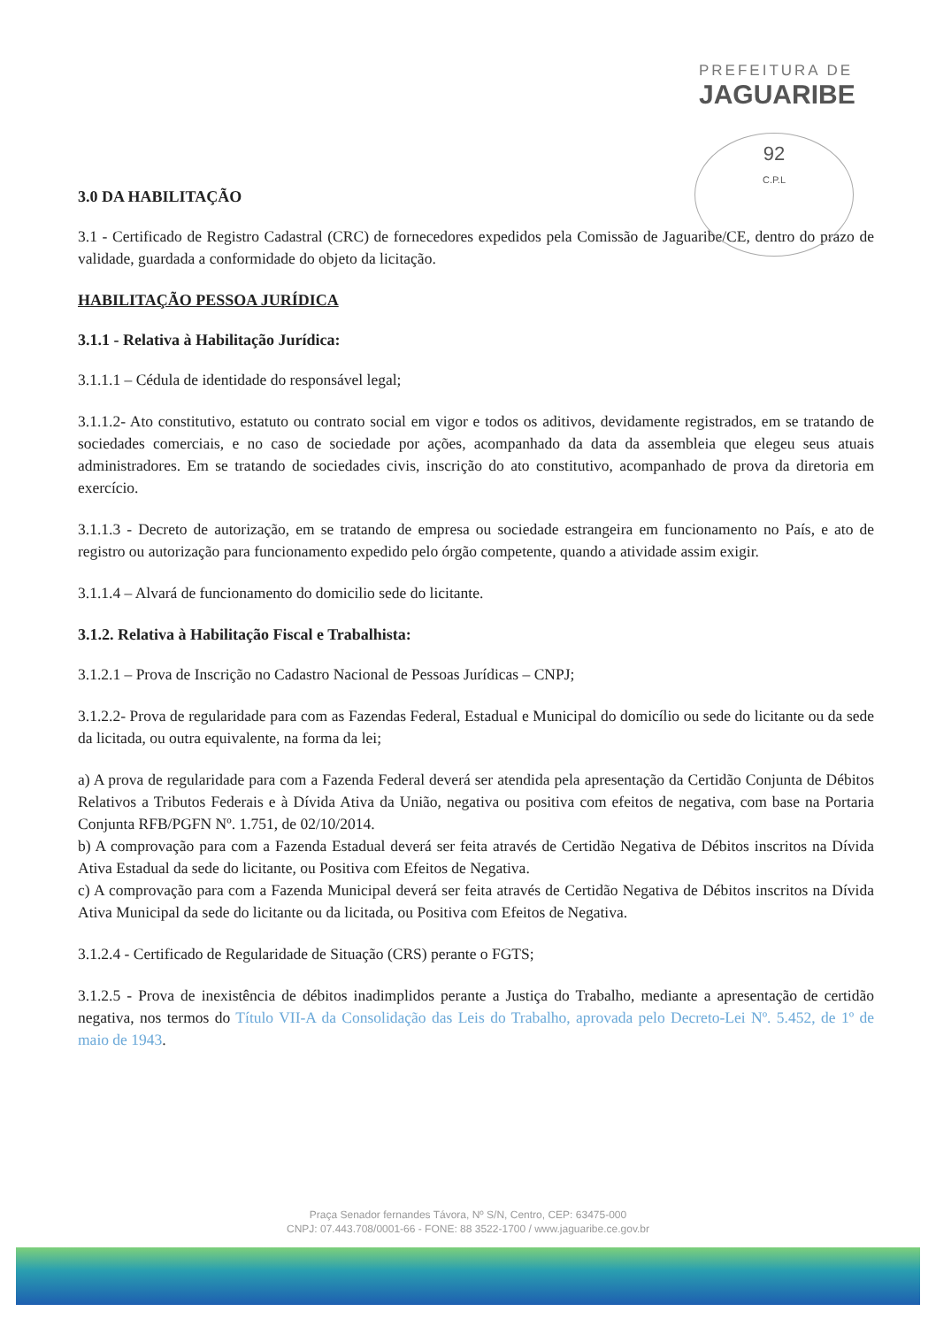PREFEITURA DE
JAGUARIBE
92
C.P.L
3.0 DA HABILITAÇÃO
3.1 - Certificado de Registro Cadastral (CRC) de fornecedores expedidos pela Comissão de Jaguaribe/CE, dentro do prazo de validade, guardada a conformidade do objeto da licitação.
HABILITAÇÃO PESSOA JURÍDICA
3.1.1 - Relativa à Habilitação Jurídica:
3.1.1.1 – Cédula de identidade do responsável legal;
3.1.1.2- Ato constitutivo, estatuto ou contrato social em vigor e todos os aditivos, devidamente registrados, em se tratando de sociedades comerciais, e no caso de sociedade por ações, acompanhado da data da assembleia que elegeu seus atuais administradores. Em se tratando de sociedades civis, inscrição do ato constitutivo, acompanhado de prova da diretoria em exercício.
3.1.1.3 - Decreto de autorização, em se tratando de empresa ou sociedade estrangeira em funcionamento no País, e ato de registro ou autorização para funcionamento expedido pelo órgão competente, quando a atividade assim exigir.
3.1.1.4 – Alvará de funcionamento do domicilio sede do licitante.
3.1.2. Relativa à Habilitação Fiscal e Trabalhista:
3.1.2.1 – Prova de Inscrição no Cadastro Nacional de Pessoas Jurídicas – CNPJ;
3.1.2.2- Prova de regularidade para com as Fazendas Federal, Estadual e Municipal do domicílio ou sede do licitante ou da sede da licitada, ou outra equivalente, na forma da lei;
a) A prova de regularidade para com a Fazenda Federal deverá ser atendida pela apresentação da Certidão Conjunta de Débitos Relativos a Tributos Federais e à Dívida Ativa da União, negativa ou positiva com efeitos de negativa, com base na Portaria Conjunta RFB/PGFN Nº. 1.751, de 02/10/2014.
b) A comprovação para com a Fazenda Estadual deverá ser feita através de Certidão Negativa de Débitos inscritos na Dívida Ativa Estadual da sede do licitante, ou Positiva com Efeitos de Negativa.
c) A comprovação para com a Fazenda Municipal deverá ser feita através de Certidão Negativa de Débitos inscritos na Dívida Ativa Municipal da sede do licitante ou da licitada, ou Positiva com Efeitos de Negativa.
3.1.2.4 - Certificado de Regularidade de Situação (CRS) perante o FGTS;
3.1.2.5 - Prova de inexistência de débitos inadimplidos perante a Justiça do Trabalho, mediante a apresentação de certidão negativa, nos termos do Título VII-A da Consolidação das Leis do Trabalho, aprovada pelo Decreto-Lei Nº. 5.452, de 1º de maio de 1943.
Praça Senador fernandes Távora, Nº S/N, Centro, CEP: 63475-000
CNPJ: 07.443.708/0001-66 - FONE: 88 3522-1700 / www.jaguaribe.ce.gov.br